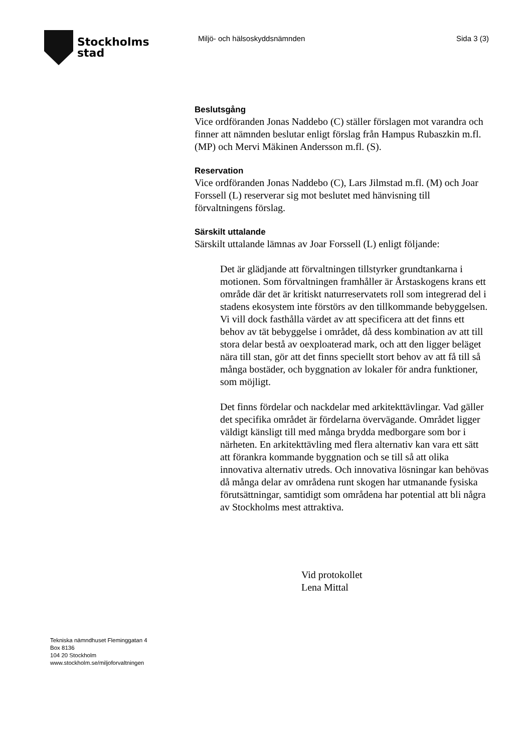Stockholms
stad
Miljö- och hälsoskyddsnämnden Sida 3 (3)
Beslutsgång
Vice ordföranden Jonas Naddebo (C) ställer förslagen mot varandra och finner att nämnden beslutar enligt förslag från Hampus Rubaszkin m.fl. (MP) och Mervi Mäkinen Andersson m.fl. (S).
Reservation
Vice ordföranden Jonas Naddebo (C), Lars Jilmstad m.fl. (M) och Joar Forssell (L) reserverar sig mot beslutet med hänvisning till förvaltningens förslag.
Särskilt uttalande
Särskilt uttalande lämnas av Joar Forssell (L) enligt följande:
Det är glädjande att förvaltningen tillstyrker grundtankarna i motionen. Som förvaltningen framhåller är Årstaskogens krans ett område där det är kritiskt naturreservatets roll som integrerad del i stadens ekosystem inte förstörs av den tillkommande bebyggelsen. Vi vill dock fasthålla värdet av att specificera att det finns ett behov av tät bebyggelse i området, då dess kombination av att till stora delar bestå av oexploaterad mark, och att den ligger beläget nära till stan, gör att det finns speciellt stort behov av att få till så många bostäder, och byggnation av lokaler för andra funktioner, som möjligt.
Det finns fördelar och nackdelar med arkitekttävlingar. Vad gäller det specifika området är fördelarna övervägande. Området ligger väldigt känsligt till med många brydda medborgare som bor i närheten. En arkitekttävling med flera alternativ kan vara ett sätt att förankra kommande byggnation och se till så att olika innovativa alternativ utreds. Och innovativa lösningar kan behövas då många delar av områdena runt skogen har utmanande fysiska förutsättningar, samtidigt som områdena har potential att bli några av Stockholms mest attraktiva.
Vid protokollet
Lena Mittal
Tekniska nämndhuset Fleminggatan 4
Box 8136
104 20 Stockholm
www.stockholm.se/miljoforvaltningen